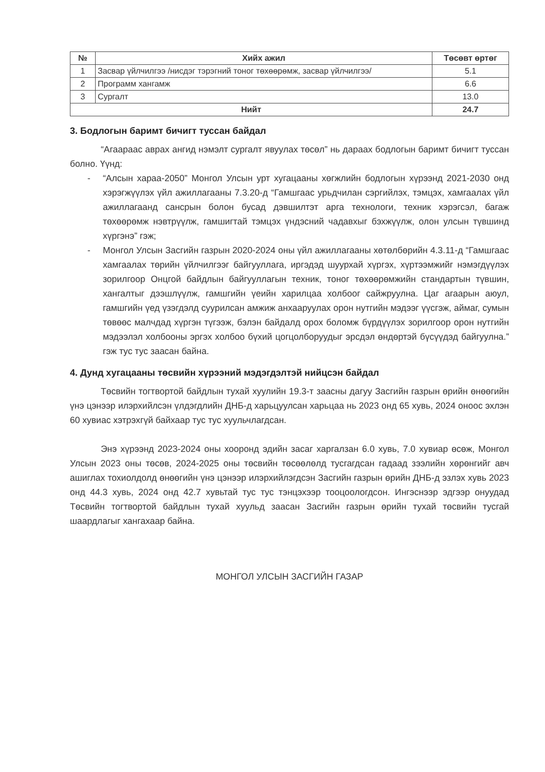| № | Хийх ажил | Төсөвт өртөг |
| --- | --- | --- |
| 1 | Засвар үйлчилгээ /нисдэг тэрэгний тоног төхөөрөмж, засвар үйлчилгээ/ | 5.1 |
| 2 | Программ хангамж | 6.6 |
| 3 | Сургалт | 13.0 |
| Нийт | | 24.7 |
3. Бодлогын баримт бичигт туссан байдал
“Агаараас аврах ангид нэмэлт сургалт явуулах төсөл” нь дараах бодлогын баримт бичигт туссан болно. Үүнд:
- “Алсын хараа-2050” Монгол Улсын урт хугацааны хөгжлийн бодлогын хүрээнд 2021-2030 онд хэрэгжүүлэх үйл ажиллагааны 7.3.20-д “Гамшгаас урьдчилан сэргийлэх, тэмцэх, хамгаалах үйл ажиллагаанд сансрын болон бусад дэвшилтэт арга технологи, техник хэрэгсэл, багаж төхөөрөмж нэвтрүүлж, гамшигтай тэмцэх үндэсний чадавхыг бэхжүүлж, олон улсын түвшинд хүргэнэ” гэж;
- Монгол Улсын Засгийн газрын 2020-2024 оны үйл ажиллагааны хөтөлбөрийн 4.3.11-д “Гамшгаас хамгаалах төрийн үйлчилгээг байгууллага, иргэдэд шуурхай хүргэх, хүртээмжийг нэмэгдүүлэх зорилгоор Онцгой байдлын байгууллагын техник, тоног төхөөрөмжийн стандартын түвшин, хангалтыг дээшлүүлж, гамшгийн үеийн харилцаа холбоог сайжруулна. Цаг агаарын аюул, гамшгийн үед үзэгдэлд суурилсан амжиж анхааруулах орон нутгийн мэдээг үүсгэж, аймаг, сумын төвөөс малчдад хүргэн түгээж, бэлэн байдалд орох боломж бүрдүүлэх зорилгоор орон нутгийн мэдээлэл холбооны эргэх холбоо бүхий цогцолборуудыг эрсдэл өндөртэй бүсүүдэд байгуулна.” гэж тус тус заасан байна.
4. Дунд хугацааны төсвийн хүрээний мэдэгдэлтэй нийцсэн байдал
Төсвийн тогтвортой байдлын тухай хуулийн 19.3-т заасны дагуу Засгийн газрын өрийн өнөөгийн үнэ цэнээр илэрхийлсэн үлдэгдлийн ДНБ-д харьцуулсан харьцаа нь 2023 онд 65 хувь, 2024 оноос эхлэн 60 хувиас хэтрэхгүй байхаар тус тус хуульчлагдсан.
Энэ хүрээнд 2023-2024 оны хооронд эдийн засаг харгалзан 6.0 хувь, 7.0 хувиар өсөж, Монгол Улсын 2023 оны төсөв, 2024-2025 оны төсвийн төсөөлөлд тусгагдсан гадаад зээлийн хөрөнгийг авч ашиглах тохиолдолд өнөөгийн үнэ цэнээр илэрхийлэгдсэн Засгийн газрын өрийн ДНБ-д эзлэх хувь 2023 онд 44.3 хувь, 2024 онд 42.7 хувьтай тус тус тэнцэхээр тооцоологдсон. Ингэснээр эдгээр онуудад Төсвийн тогтвортой байдлын тухай хуульд заасан Засгийн газрын өрийн тухай төсвийн тусгай шаардлагыг хангахаар байна.
МОНГОЛ УЛСЫН ЗАСГИЙН ГАЗАР